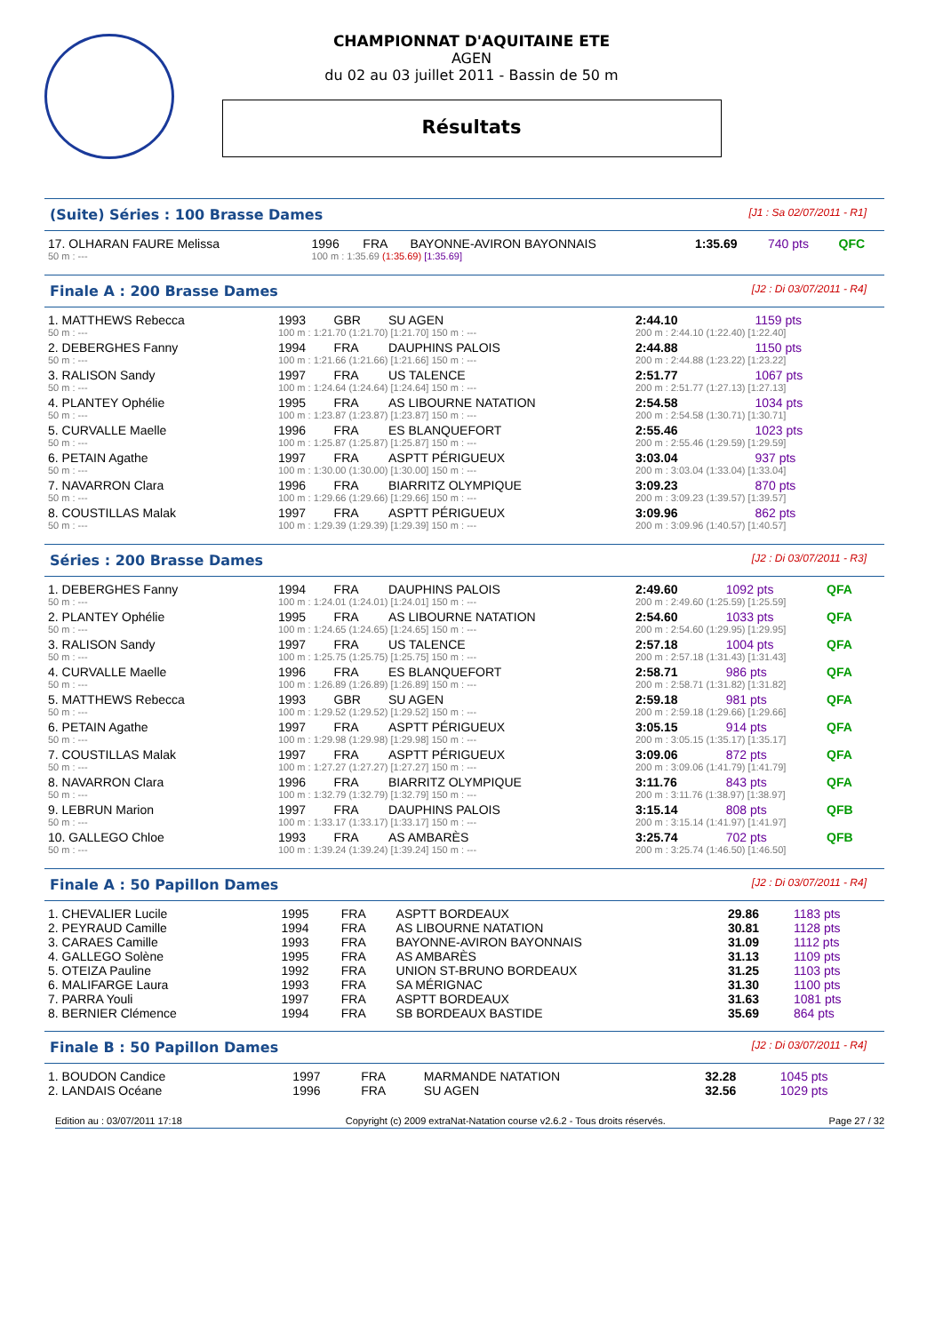CHAMPIONNAT D'AQUITAINE ETE
AGEN
du 02 au 03 juillet 2011 - Bassin de 50 m
Résultats
(Suite) Séries : 100 Brasse Dames [J1 : Sa 02/07/2011 - R1]
| 17. OLHARAN FAURE Melissa | 1996 | FRA | BAYONNE-AVIRON BAYONNAIS | 1:35.69 | 740 pts | QFC |
| 50 m : --- | 100 m : 1:35.69 (1:35.69) [1:35.69] | | | | | |
Finale A : 200 Brasse Dames [J2 : Di 03/07/2011 - R4]
| 1. MATTHEWS Rebecca | 1993 | GBR | SU AGEN | 2:44.10 | 1159 pts |
| 50 m : --- | 100 m : 1:21.70 (1:21.70) [1:21.70] 150 m : --- | | | 200 m : 2:44.10 (1:22.40) [1:22.40] | |
| 2. DEBERGHES Fanny | 1994 | FRA | DAUPHINS PALOIS | 2:44.88 | 1150 pts |
| 50 m : --- | 100 m : 1:21.66 (1:21.66) [1:21.66] 150 m : --- | | | 200 m : 2:44.88 (1:23.22) [1:23.22] | |
| 3. RALISON Sandy | 1997 | FRA | US TALENCE | 2:51.77 | 1067 pts |
| 50 m : --- | 100 m : 1:24.64 (1:24.64) [1:24.64] 150 m : --- | | | 200 m : 2:51.77 (1:27.13) [1:27.13] | |
| 4. PLANTEY Ophélie | 1995 | FRA | AS LIBOURNE NATATION | 2:54.58 | 1034 pts |
| 50 m : --- | 100 m : 1:23.87 (1:23.87) [1:23.87] 150 m : --- | | | 200 m : 2:54.58 (1:30.71) [1:30.71] | |
| 5. CURVALLE Maelle | 1996 | FRA | ES BLANQUEFORT | 2:55.46 | 1023 pts |
| 50 m : --- | 100 m : 1:25.87 (1:25.87) [1:25.87] 150 m : --- | | | 200 m : 2:55.46 (1:29.59) [1:29.59] | |
| 6. PETAIN Agathe | 1997 | FRA | ASPTT PÉRIGUEUX | 3:03.04 | 937 pts |
| 50 m : --- | 100 m : 1:30.00 (1:30.00) [1:30.00] 150 m : --- | | | 200 m : 3:03.04 (1:33.04) [1:33.04] | |
| 7. NAVARRON Clara | 1996 | FRA | BIARRITZ OLYMPIQUE | 3:09.23 | 870 pts |
| 50 m : --- | 100 m : 1:29.66 (1:29.66) [1:29.66] 150 m : --- | | | 200 m : 3:09.23 (1:39.57) [1:39.57] | |
| 8. COUSTILLAS Malak | 1997 | FRA | ASPTT PÉRIGUEUX | 3:09.96 | 862 pts |
| 50 m : --- | 100 m : 1:29.39 (1:29.39) [1:29.39] 150 m : --- | | | 200 m : 3:09.96 (1:40.57) [1:40.57] | |
Séries : 200 Brasse Dames [J2 : Di 03/07/2011 - R3]
| 1. DEBERGHES Fanny | 1994 | FRA | DAUPHINS PALOIS | 2:49.60 | 1092 pts | QFA |
| 50 m : --- | 100 m : 1:24.01 (1:24.01) [1:24.01] 150 m : --- | | | 200 m : 2:49.60 (1:25.59) [1:25.59] | | |
| 2. PLANTEY Ophélie | 1995 | FRA | AS LIBOURNE NATATION | 2:54.60 | 1033 pts | QFA |
| 50 m : --- | 100 m : 1:24.65 (1:24.65) [1:24.65] 150 m : --- | | | 200 m : 2:54.60 (1:29.95) [1:29.95] | | |
| 3. RALISON Sandy | 1997 | FRA | US TALENCE | 2:57.18 | 1004 pts | QFA |
| 50 m : --- | 100 m : 1:25.75 (1:25.75) [1:25.75] 150 m : --- | | | 200 m : 2:57.18 (1:31.43) [1:31.43] | | |
| 4. CURVALLE Maelle | 1996 | FRA | ES BLANQUEFORT | 2:58.71 | 986 pts | QFA |
| 50 m : --- | 100 m : 1:26.89 (1:26.89) [1:26.89] 150 m : --- | | | 200 m : 2:58.71 (1:31.82) [1:31.82] | | |
| 5. MATTHEWS Rebecca | 1993 | GBR | SU AGEN | 2:59.18 | 981 pts | QFA |
| 50 m : --- | 100 m : 1:29.52 (1:29.52) [1:29.52] 150 m : --- | | | 200 m : 2:59.18 (1:29.66) [1:29.66] | | |
| 6. PETAIN Agathe | 1997 | FRA | ASPTT PÉRIGUEUX | 3:05.15 | 914 pts | QFA |
| 50 m : --- | 100 m : 1:29.98 (1:29.98) [1:29.98] 150 m : --- | | | 200 m : 3:05.15 (1:35.17) [1:35.17] | | |
| 7. COUSTILLAS Malak | 1997 | FRA | ASPTT PÉRIGUEUX | 3:09.06 | 872 pts | QFA |
| 50 m : --- | 100 m : 1:27.27 (1:27.27) [1:27.27] 150 m : --- | | | 200 m : 3:09.06 (1:41.79) [1:41.79] | | |
| 8. NAVARRON Clara | 1996 | FRA | BIARRITZ OLYMPIQUE | 3:11.76 | 843 pts | QFA |
| 50 m : --- | 100 m : 1:32.79 (1:32.79) [1:32.79] 150 m : --- | | | 200 m : 3:11.76 (1:38.97) [1:38.97] | | |
| 9. LEBRUN Marion | 1997 | FRA | DAUPHINS PALOIS | 3:15.14 | 808 pts | QFB |
| 50 m : --- | 100 m : 1:33.17 (1:33.17) [1:33.17] 150 m : --- | | | 200 m : 3:15.14 (1:41.97) [1:41.97] | | |
| 10. GALLEGO Chloe | 1993 | FRA | AS AMBARÈS | 3:25.74 | 702 pts | QFB |
| 50 m : --- | 100 m : 1:39.24 (1:39.24) [1:39.24] 150 m : --- | | | 200 m : 3:25.74 (1:46.50) [1:46.50] | | |
Finale A : 50 Papillon Dames [J2 : Di 03/07/2011 - R4]
| 1. CHEVALIER Lucile | 1995 | FRA | ASPTT BORDEAUX | 29.86 | 1183 pts |
| 2. PEYRAUD Camille | 1994 | FRA | AS LIBOURNE NATATION | 30.81 | 1128 pts |
| 3. CARAES Camille | 1993 | FRA | BAYONNE-AVIRON BAYONNAIS | 31.09 | 1112 pts |
| 4. GALLEGO Solène | 1995 | FRA | AS AMBARÈS | 31.13 | 1109 pts |
| 5. OTEIZA Pauline | 1992 | FRA | UNION ST-BRUNO BORDEAUX | 31.25 | 1103 pts |
| 6. MALIFARGE Laura | 1993 | FRA | SA MÉRIGNAC | 31.30 | 1100 pts |
| 7. PARRA Youli | 1997 | FRA | ASPTT BORDEAUX | 31.63 | 1081 pts |
| 8. BERNIER Clémence | 1994 | FRA | SB BORDEAUX BASTIDE | 35.69 | 864 pts |
Finale B : 50 Papillon Dames [J2 : Di 03/07/2011 - R4]
| 1. BOUDON Candice | 1997 | FRA | MARMANDE NATATION | 32.28 | 1045 pts |
| 2. LANDAIS Océane | 1996 | FRA | SU AGEN | 32.56 | 1029 pts |
Edition au : 03/07/2011 17:18 Copyright (c) 2009 extraNat-Natation course v2.6.2 - Tous droits réservés. Page 27 / 32